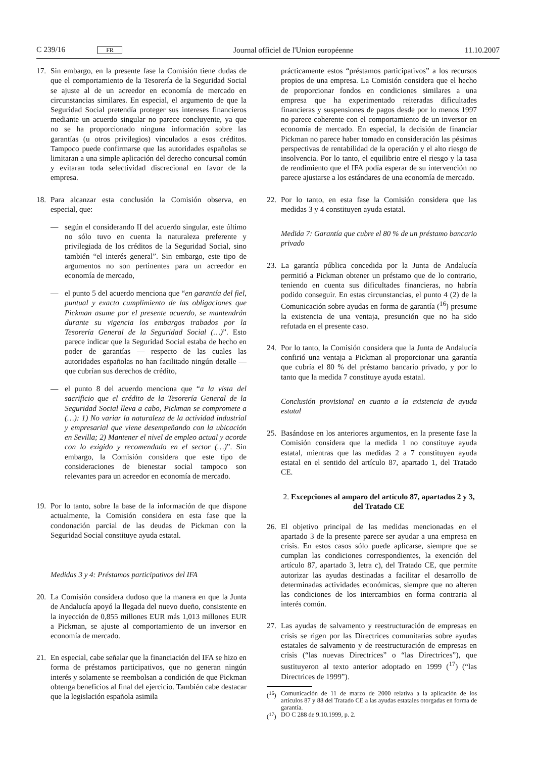C 239/16 FR Journal officiel de l'Union européenne 11.10.2007
17. Sin embargo, en la presente fase la Comisión tiene dudas de que el comportamiento de la Tesorería de la Seguridad Social se ajuste al de un acreedor en economía de mercado en circunstancias similares. En especial, el argumento de que la Seguridad Social pretendía proteger sus intereses financieros mediante un acuerdo singular no parece concluyente, ya que no se ha proporcionado ninguna información sobre las garantías (u otros privilegios) vinculados a esos créditos. Tampoco puede confirmarse que las autoridades españolas se limitaran a una simple aplicación del derecho concursal común y evitaran toda selectividad discrecional en favor de la empresa.
18. Para alcanzar esta conclusión la Comisión observa, en especial, que:
— según el considerando II del acuerdo singular, este último no sólo tuvo en cuenta la naturaleza preferente y privilegiada de los créditos de la Seguridad Social, sino también “el interés general”. Sin embargo, este tipo de argumentos no son pertinentes para un acreedor en economía de mercado,
— el punto 5 del acuerdo menciona que “en garantía del fiel, puntual y exacto cumplimiento de las obligaciones que Pickman asume por el presente acuerdo, se mantendrán durante su vigencia los embargos trabados por la Tesorería General de la Seguridad Social (…)”. Esto parece indicar que la Seguridad Social estaba de hecho en poder de garantías — respecto de las cuales las autoridades españolas no han facilitado ningún detalle — que cubrían sus derechos de crédito,
— el punto 8 del acuerdo menciona que “a la vista del sacrificio que el crédito de la Tesorería General de la Seguridad Social lleva a cabo, Pickman se compromete a (…): 1) No variar la naturaleza de la actividad industrial y empresarial que viene desempeñando con la ubicación en Sevilla; 2) Mantener el nivel de empleo actual y acorde con lo exigido y recomendado en el sector (…)”. Sin embargo, la Comisión considera que este tipo de consideraciones de bienestar social tampoco son relevantes para un acreedor en economía de mercado.
19. Por lo tanto, sobre la base de la información de que dispone actualmente, la Comisión considera en esta fase que la condonación parcial de las deudas de Pickman con la Seguridad Social constituye ayuda estatal.
Medidas 3 y 4: Préstamos participativos del IFA
20. La Comisión considera dudoso que la manera en que la Junta de Andalucía apoyó la llegada del nuevo dueño, consistente en la inyección de 0,855 millones EUR más 1,013 millones EUR a Pickman, se ajuste al comportamiento de un inversor en economía de mercado.
21. En especial, cabe señalar que la financiación del IFA se hizo en forma de préstamos participativos, que no generan ningún interés y solamente se reembolsan a condición de que Pickman obtenga beneficios al final del ejercicio. También cabe destacar que la legislación española asimila
prácticamente estos “préstamos participativos” a los recursos propios de una empresa. La Comisión considera que el hecho de proporcionar fondos en condiciones similares a una empresa que ha experimentado reiteradas dificultades financieras y suspensiones de pagos desde por lo menos 1997 no parece coherente con el comportamiento de un inversor en economía de mercado. En especial, la decisión de financiar Pickman no parece haber tomado en consideración las pésimas perspectivas de rentabilidad de la operación y el alto riesgo de insolvencia. Por lo tanto, el equilibrio entre el riesgo y la tasa de rendimiento que el IFA podía esperar de su intervención no parece ajustarse a los estándares de una economía de mercado.
22. Por lo tanto, en esta fase la Comisión considera que las medidas 3 y 4 constituyen ayuda estatal.
Medida 7: Garantía que cubre el 80 % de un préstamo bancario privado
23. La garantía pública concedida por la Junta de Andalucía permitió a Pickman obtener un préstamo que de lo contrario, teniendo en cuenta sus dificultades financieras, no habría podido conseguir. En estas circunstancias, el punto 4 (2) de la Comunicación sobre ayudas en forma de garantía (<sup>16</sup>) presume la existencia de una ventaja, presunción que no ha sido refutada en el presente caso.
24. Por lo tanto, la Comisión considera que la Junta de Andalucía confirió una ventaja a Pickman al proporcionar una garantía que cubría el 80 % del préstamo bancario privado, y por lo tanto que la medida 7 constituye ayuda estatal.
Conclusión provisional en cuanto a la existencia de ayuda estatal
25. Basándose en los anteriores argumentos, en la presente fase la Comisión considera que la medida 1 no constituye ayuda estatal, mientras que las medidas 2 a 7 constituyen ayuda estatal en el sentido del artículo 87, apartado 1, del Tratado CE.
2. Excepciones al amparo del artículo 87, apartados 2 y 3, del Tratado CE
26. El objetivo principal de las medidas mencionadas en el apartado 3 de la presente parece ser ayudar a una empresa en crisis. En estos casos sólo puede aplicarse, siempre que se cumplan las condiciones correspondientes, la exención del artículo 87, apartado 3, letra c), del Tratado CE, que permite autorizar las ayudas destinadas a facilitar el desarrollo de determinadas actividades económicas, siempre que no alteren las condiciones de los intercambios en forma contraria al interés común.
27. Las ayudas de salvamento y reestructuración de empresas en crisis se rigen por las Directrices comunitarias sobre ayudas estatales de salvamento y de reestructuración de empresas en crisis (“las nuevas Directrices” o “las Directrices”), que sustituyeron al texto anterior adoptado en 1999 (<sup>17</sup>) (“las Directrices de 1999”).
(<sup>16</sup>) Comunicación de 11 de marzo de 2000 relativa a la aplicación de los artículos 87 y 88 del Tratado CE a las ayudas estatales otorgadas en forma de garantía.
(<sup>17</sup>) DO C 288 de 9.10.1999, p. 2.